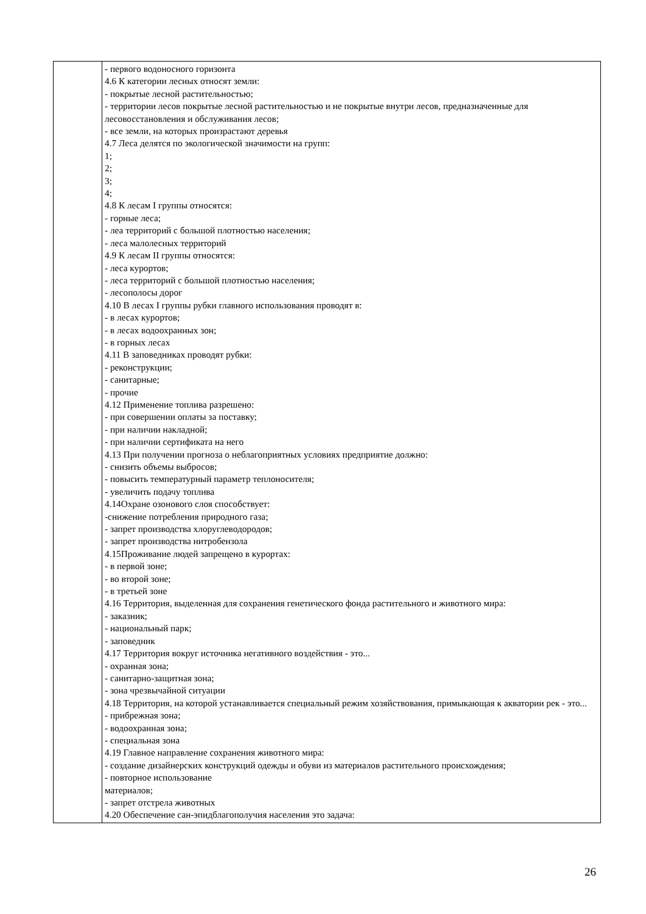| | - первого водоносного горизонта 4.6 К категории лесных относят земли: - покрытые лесной растительностью; - территории лесов покрытые лесной растительностью и не покрытые внутри лесов, предназначенные для лесовосстановления и обслуживания лесов; - все земли, на которых произрастают деревья 4.7 Леса делятся по экологической значимости на групп: 1; 2; 3; 4; 4.8 К лесам I группы относятся: - горные леса; - леа территорий с большой плотностью населения; - леса малолесных территорий 4.9 К лесам II группы относятся: - леса курортов; - леса территорий с большой плотностью населения; - лесополосы дорог 4.10 В лесах I группы рубки главного использования проводят в: - в лесах курортов; - в лесах водоохранных зон; - в горных лесах 4.11 В заповедниках проводят рубки: - реконструкции; - санитарные; - прочие 4.12 Применение топлива разрешено: - при совершении оплаты за поставку; - при наличии накладной; - при наличии сертификата на него 4.13 При получении прогноза о неблагоприятных условиях предприятие должно: - снизить объемы выбросов; - повысить температурный параметр теплоносителя; - увеличить подачу топлива 4.14Охране озонового слоя способствует: -снижение потребления природного газа; - запрет производства хлоруглеводородов; - запрет производства нитробензола 4.15Проживание людей запрещено в курортах: - в первой зоне; - во второй зоне; - в третьей зоне 4.16 Территория, выделенная для сохранения генетического фонда растительного и животного мира: - заказник; - национальный парк; - заповедник 4.17 Территория вокруг источника негативного воздействия - это... - охранная зона; - санитарно-защитная зона; - зона чрезвычайной ситуации 4.18 Территория, на которой устанавливается специальный режим хозяйствования, примыкающая к акватории рек - это... - прибрежная зона; - водоохранная зона; - специальная зона 4.19 Главное направление сохранения животного мира: - создание дизайнерских конструкций одежды и обуви из материалов растительного происхождения; - повторное использование материалов; - запрет отстрела животных 4.20 Обеспечение сан-эпидблагополучия населения это задача: |
26